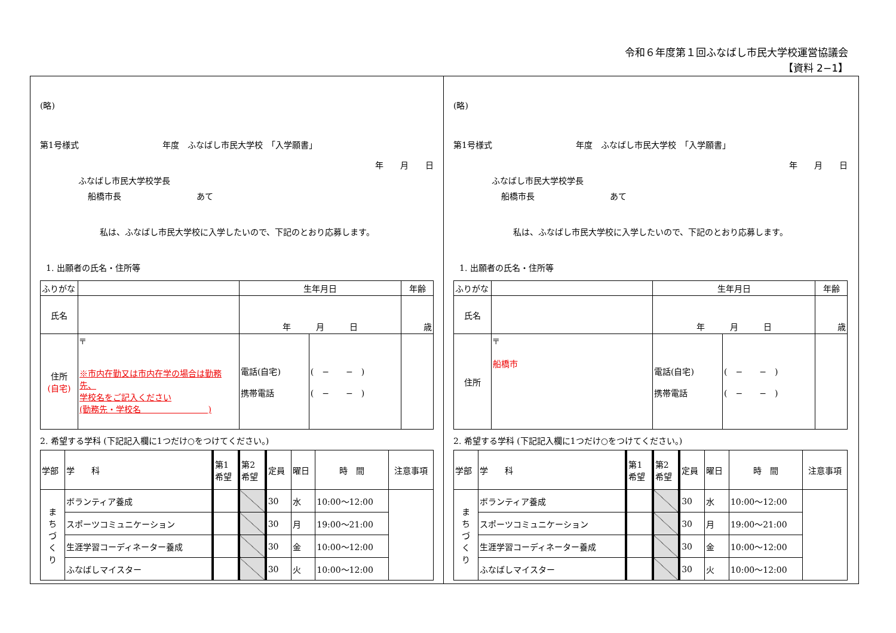令和６年度第１回ふなばし市民大学校運営協議会
【資料 2−1】
(略)
第1号様式　　　　　　　　　　年度　ふなばし市民大学校　「入学願書」
年　　月　　日
ふなばし市民大学校学長
船橋市長　　　　　　　　　あて
私は、ふなばし市民大学校に入学したいので、下記のとおり応募します。
1. 出願者の氏名・住所等
| ふりがな | | 生年月日 | | 年齢 |
| 氏名 | | 年 月 日 | | 歳 |
| 住所 (自宅) | 〒 ※市内在勤又は市内在学の場合は勤務先、 学校名をご記入ください (勤務先・学校名 ) | 電話(自宅) 携帯電話 | ( − − ) ( − − ) | |
2. 希望する学科 (下記記入欄に1つだけ○をつけてください。)
| 学部 | 学 科 | 第1 希望 | 第2 希望 | 定員 | 曜日 | 時 間 | 注意事項 |
| ま ち づ く り | ボランティア養成 | | | 30 | 水 | 10:00〜12:00 | |
| | スポーツコミュニケーション | | | 30 | 月 | 19:00〜21:00 | |
| | 生涯学習コーディネーター養成 | | | 30 | 金 | 10:00〜12:00 | |
| | ふなばしマイスター | | | 30 | 火 | 10:00〜12:00 | |
(略)
第1号様式　　　　　　　　　　年度　ふなばし市民大学校　「入学願書」
年　　月　　日
ふなばし市民大学校学長
船橋市長　　　　　　　　　あて
私は、ふなばし市民大学校に入学したいので、下記のとおり応募します。
1. 出願者の氏名・住所等
| ふりがな | | 生年月日 | | 年齢 |
| 氏名 | | 年 月 日 | | 歳 |
| 住所 | 〒 船橋市 | 電話(自宅) 携帯電話 | ( − − ) ( − − ) | |
2. 希望する学科 (下記記入欄に1つだけ○をつけてください。)
| 学部 | 学 科 | 第1 希望 | 第2 希望 | 定員 | 曜日 | 時 間 | 注意事項 |
| ま ち づ く り | ボランティア養成 | | | 30 | 水 | 10:00〜12:00 | |
| | スポーツコミュニケーション | | | 30 | 月 | 19:00〜21:00 | |
| | 生涯学習コーディネーター養成 | | | 30 | 金 | 10:00〜12:00 | |
| | ふなばしマイスター | | | 30 | 火 | 10:00〜12:00 | |